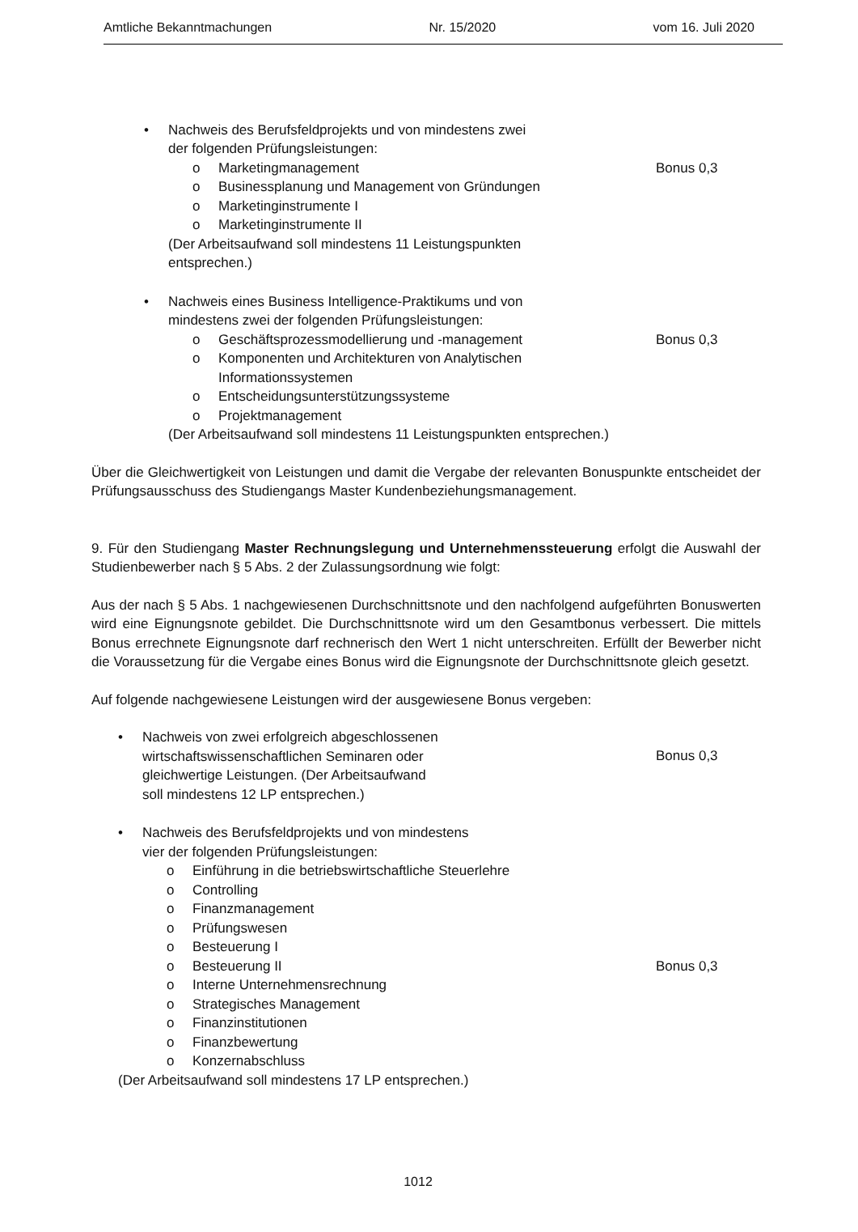Amtliche Bekanntmachungen Nr. 15/2020 vom 16. Juli 2020
• Nachweis des Berufsfeldprojekts und von mindestens zwei
der folgenden Prüfungsleistungen:
o Marketingmanagement Bonus 0,3
o Businessplanung und Management von Gründungen
o Marketinginstrumente I
o Marketinginstrumente II
(Der Arbeitsaufwand soll mindestens 11 Leistungspunkten
entsprechen.)
• Nachweis eines Business Intelligence-Praktikums und von
mindestens zwei der folgenden Prüfungsleistungen:
o Geschäftsprozessmodellierung und -management
Bonus 0,3
o Komponenten und Architekturen von Analytischen
Informationssystemen
o Entscheidungsunterstützungssysteme
o Projektmanagement
(Der Arbeitsaufwand soll mindestens 11 Leistungspunkten entsprechen.)
Über die Gleichwertigkeit von Leistungen und damit die Vergabe der relevanten Bonuspunkte entscheidet der Prüfungsausschuss des Studiengangs Master Kundenbeziehungsmanagement.
9. Für den Studiengang Master Rechnungslegung und Unternehmenssteuerung erfolgt die Auswahl der Studienbewerber nach § 5 Abs. 2 der Zulassungsordnung wie folgt:
Aus der nach § 5 Abs. 1 nachgewiesenen Durchschnittsnote und den nachfolgend aufgeführten Bonuswerten wird eine Eignungsnote gebildet. Die Durchschnittsnote wird um den Gesamtbonus verbessert. Die mittels Bonus errechnete Eignungsnote darf rechnerisch den Wert 1 nicht unterschreiten. Erfüllt der Bewerber nicht die Voraussetzung für die Vergabe eines Bonus wird die Eignungsnote der Durchschnittsnote gleich gesetzt.
Auf folgende nachgewiesene Leistungen wird der ausgewiesene Bonus vergeben:
• Nachweis von zwei erfolgreich abgeschlossenen
wirtschaftswissenschaftlichen Seminaren oder
gleichwertige Leistungen. (Der Arbeitsaufwand
soll mindestens 12 LP entsprechen.)
Bonus 0,3
• Nachweis des Berufsfeldprojekts und von mindestens
vier der folgenden Prüfungsleistungen:
o Einführung in die betriebswirtschaftliche Steuerlehre
o Controlling
o Finanzmanagement
o Prüfungswesen
o Besteuerung I
o Besteuerung II Bonus 0,3
o Interne Unternehmensrechnung
o Strategisches Management
o Finanzinstitutionen
o Finanzbewertung
o Konzernabschluss
(Der Arbeitsaufwand soll mindestens 17 LP entsprechen.)
1012